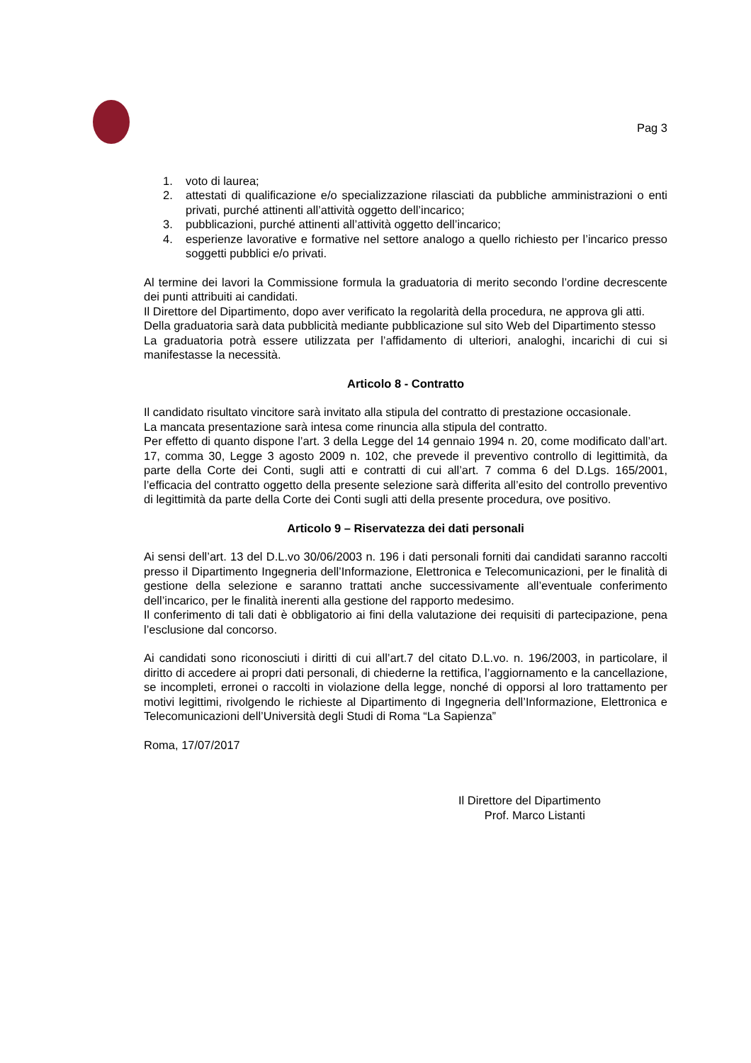Pag 3
1. voto di laurea;
2. attestati di qualificazione e/o specializzazione rilasciati da pubbliche amministrazioni o enti privati, purché attinenti all’attività oggetto dell’incarico;
3. pubblicazioni, purché attinenti all’attività oggetto dell’incarico;
4. esperienze lavorative e formative nel settore analogo a quello richiesto per l’incarico presso soggetti pubblici e/o privati.
Al termine dei lavori la Commissione formula la graduatoria di merito secondo l’ordine decrescente dei punti attribuiti ai candidati.
Il Direttore del Dipartimento, dopo aver verificato la regolarità della procedura, ne approva gli atti.
Della graduatoria sarà data pubblicità mediante pubblicazione sul sito Web del Dipartimento stesso
La graduatoria potrà essere utilizzata per l’affidamento di ulteriori, analoghi, incarichi di cui si manifestasse la necessità.
Articolo 8 - Contratto
Il candidato risultato vincitore sarà invitato alla stipula del contratto di prestazione occasionale.
La mancata presentazione sarà intesa come rinuncia alla stipula del contratto.
Per effetto di quanto dispone l’art. 3 della Legge del 14 gennaio 1994 n. 20, come modificato dall’art. 17, comma 30, Legge 3 agosto 2009 n. 102, che prevede il preventivo controllo di legittimità, da parte della Corte dei Conti, sugli atti e contratti di cui all’art. 7 comma 6 del D.Lgs. 165/2001, l’efficacia del contratto oggetto della presente selezione sarà differita all’esito del controllo preventivo di legittimità da parte della Corte dei Conti sugli atti della presente procedura, ove positivo.
Articolo 9 – Riservatezza dei dati personali
Ai sensi dell’art. 13 del D.L.vo 30/06/2003 n. 196 i dati personali forniti dai candidati saranno raccolti presso il Dipartimento Ingegneria dell’Informazione, Elettronica e Telecomunicazioni, per le finalità di gestione della selezione e saranno trattati anche successivamente all’eventuale conferimento dell’incarico, per le finalità inerenti alla gestione del rapporto medesimo.
Il conferimento di tali dati è obbligatorio ai fini della valutazione dei requisiti di partecipazione, pena l’esclusione dal concorso.
Ai candidati sono riconosciuti i diritti di cui all’art.7 del citato D.L.vo. n. 196/2003, in particolare, il diritto di accedere ai propri dati personali, di chiederne la rettifica, l’aggiornamento e la cancellazione, se incompleti, erronei o raccolti in violazione della legge, nonché di opporsi al loro trattamento per motivi legittimi, rivolgendo le richieste al Dipartimento di Ingegneria dell’Informazione, Elettronica e Telecomunicazioni dell’Università degli Studi di Roma “La Sapienza”
Roma, 17/07/2017
Il Direttore del Dipartimento
Prof. Marco Listanti